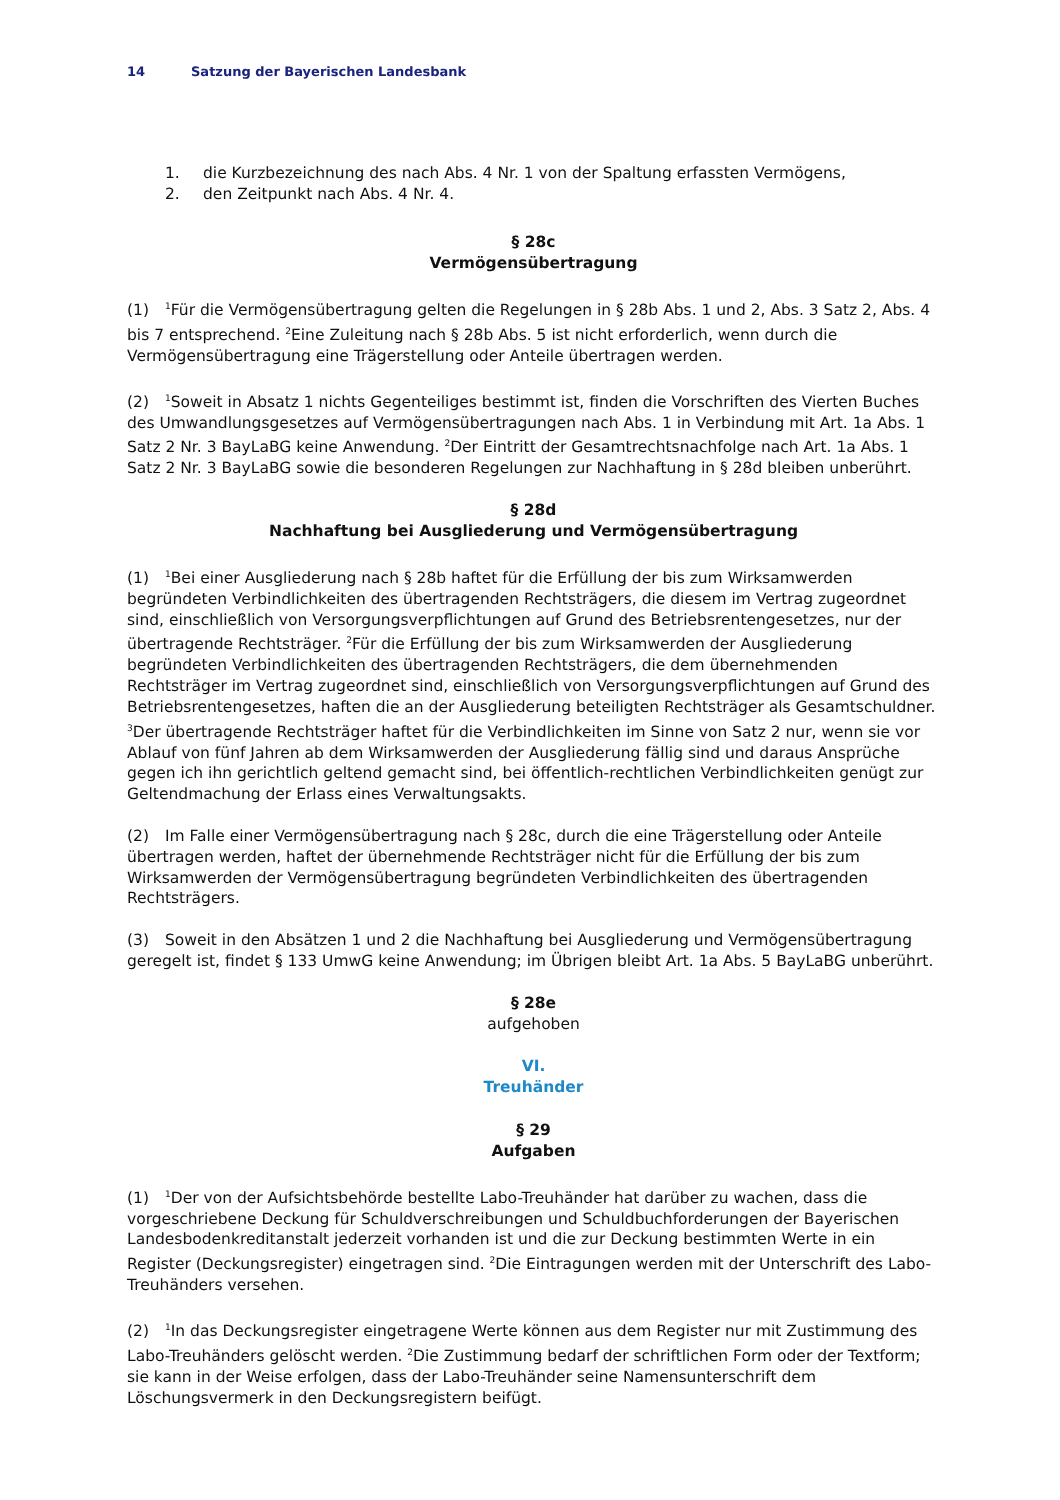14 Satzung der Bayerischen Landesbank
1. die Kurzbezeichnung des nach Abs. 4 Nr. 1 von der Spaltung erfassten Vermögens,
2. den Zeitpunkt nach Abs. 4 Nr. 4.
§ 28c
Vermögensübertragung
(1)<sup>1</sup>Für die Vermögensübertragung gelten die Regelungen in § 28b Abs. 1 und 2, Abs. 3 Satz 2, Abs. 4 bis 7 entsprechend. <sup>2</sup>Eine Zuleitung nach § 28b Abs. 5 ist nicht erforderlich, wenn durch die Vermögensübertragung eine Trägerstellung oder Anteile übertragen werden.
(2)<sup>1</sup>Soweit in Absatz 1 nichts Gegenteiliges bestimmt ist, finden die Vorschriften des Vierten Buches des Umwandlungsgesetzes auf Vermögensübertragungen nach Abs. 1 in Verbindung mit Art. 1a Abs. 1 Satz 2 Nr. 3 BayLaBG keine Anwendung. <sup>2</sup>Der Eintritt der Gesamtrechtsnachfolge nach Art. 1a Abs. 1 Satz 2 Nr. 3 BayLaBG sowie die besonderen Regelungen zur Nachhaftung in § 28d bleiben unberührt.
§ 28d
Nachhaftung bei Ausgliederung und Vermögensübertragung
(1)<sup>1</sup>Bei einer Ausgliederung nach § 28b haftet für die Erfüllung der bis zum Wirksamwerden begründeten Verbindlichkeiten des übertragenden Rechtsträgers, die diesem im Vertrag zugeordnet sind, einschließlich von Versorgungsverpflichtungen auf Grund des Betriebsrentengesetzes, nur der übertragende Rechtsträger. <sup>2</sup>Für die Erfüllung der bis zum Wirksamwerden der Ausgliederung begründeten Verbindlichkeiten des übertragenden Rechtsträgers, die dem übernehmenden Rechtsträger im Vertrag zugeordnet sind, einschließlich von Versorgungsverpflichtungen auf Grund des Betriebsrentengesetzes, haften die an der Ausgliederung beteiligten Rechtsträger als Gesamtschuldner. <sup>3</sup>Der übertragende Rechtsträger haftet für die Verbindlichkeiten im Sinne von Satz 2 nur, wenn sie vor Ablauf von fünf Jahren ab dem Wirksamwerden der Ausgliederung fällig sind und daraus Ansprüche gegen ich ihn gerichtlich geltend gemacht sind, bei öffentlich-rechtlichen Verbindlichkeiten genügt zur Geltendmachung der Erlass eines Verwaltungsakts.
(2) Im Falle einer Vermögensübertragung nach § 28c, durch die eine Trägerstellung oder Anteile übertragen werden, haftet der übernehmende Rechtsträger nicht für die Erfüllung der bis zum Wirksamwerden der Vermögensübertragung begründeten Verbindlichkeiten des übertragenden Rechtsträgers.
(3) Soweit in den Absätzen 1 und 2 die Nachhaftung bei Ausgliederung und Vermögensübertragung geregelt ist, findet § 133 UmwG keine Anwendung; im Übrigen bleibt Art. 1a Abs. 5 BayLaBG unberührt.
§ 28e
aufgehoben
VI.
Treuhänder
§ 29
Aufgaben
(1)<sup>1</sup>Der von der Aufsichtsbehörde bestellte Labo-Treuhänder hat darüber zu wachen, dass die vorgeschriebene Deckung für Schuldverschreibungen und Schuldbuchforderungen der Bayerischen Landesbodenkreditanstalt jederzeit vorhanden ist und die zur Deckung bestimmten Werte in ein Register (Deckungsregister) eingetragen sind. <sup>2</sup>Die Eintragungen werden mit der Unterschrift des Labo-Treuhänders versehen.
(2)<sup>1</sup>In das Deckungsregister eingetragene Werte können aus dem Register nur mit Zustimmung des Labo-Treuhänders gelöscht werden. <sup>2</sup>Die Zustimmung bedarf der schriftlichen Form oder der Textform; sie kann in der Weise erfolgen, dass der Labo-Treuhänder seine Namensunterschrift dem Löschungsvermerk in den Deckungsregistern beifügt.